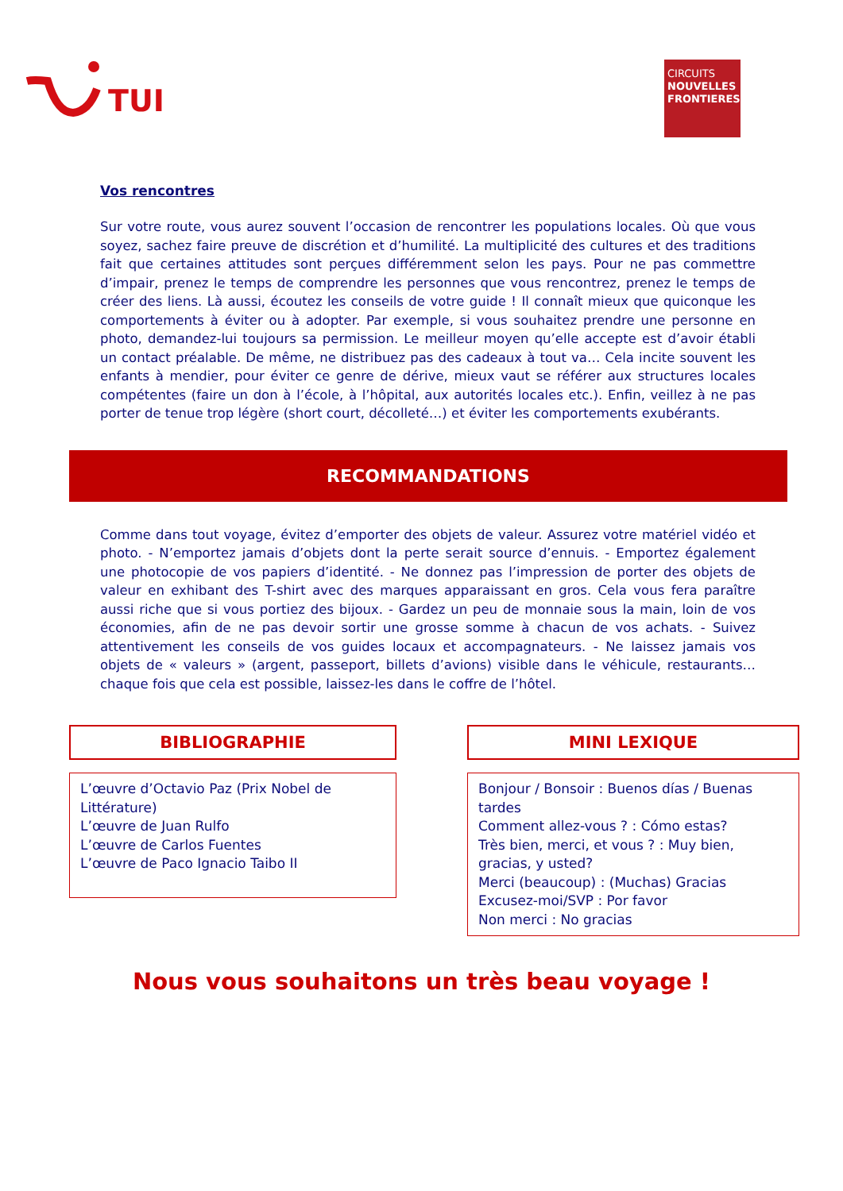TUI
CIRCUITS
NOUVELLES FRONTIERES
Vos rencontres
Sur votre route, vous aurez souvent l’occasion de rencontrer les populations locales. Où que vous soyez, sachez faire preuve de discrétion et d’humilité. La multiplicité des cultures et des traditions fait que certaines attitudes sont perçues différemment selon les pays. Pour ne pas commettre d’impair, prenez le temps de comprendre les personnes que vous rencontrez, prenez le temps de créer des liens. Là aussi, écoutez les conseils de votre guide ! Il connaît mieux que quiconque les comportements à éviter ou à adopter. Par exemple, si vous souhaitez prendre une personne en photo, demandez-lui toujours sa permission. Le meilleur moyen qu’elle accepte est d’avoir établi un contact préalable. De même, ne distribuez pas des cadeaux à tout va… Cela incite souvent les enfants à mendier, pour éviter ce genre de dérive, mieux vaut se référer aux structures locales compétentes (faire un don à l’école, à l’hôpital, aux autorités locales etc.). Enfin, veillez à ne pas porter de tenue trop légère (short court, décolleté…) et éviter les comportements exubérants.
RECOMMANDATIONS
Comme dans tout voyage, évitez d’emporter des objets de valeur. Assurez votre matériel vidéo et photo. - N’emportez jamais d’objets dont la perte serait source d’ennuis. - Emportez également une photocopie de vos papiers d’identité. - Ne donnez pas l’impression de porter des objets de valeur en exhibant des T-shirt avec des marques apparaissant en gros. Cela vous fera paraître aussi riche que si vous portiez des bijoux. - Gardez un peu de monnaie sous la main, loin de vos économies, afin de ne pas devoir sortir une grosse somme à chacun de vos achats. - Suivez attentivement les conseils de vos guides locaux et accompagnateurs. - Ne laissez jamais vos objets de « valeurs » (argent, passeport, billets d’avions) visible dans le véhicule, restaurants… chaque fois que cela est possible, laissez-les dans le coffre de l’hôtel.
BIBLIOGRAPHIE
L’œuvre d’Octavio Paz (Prix Nobel de Littérature)
L’œuvre de Juan Rulfo
L’œuvre de Carlos Fuentes
L’œuvre de Paco Ignacio Taibo II
MINI LEXIQUE
Bonjour / Bonsoir : Buenos días / Buenas tardes
Comment allez-vous ? : Cómo estas?
Très bien, merci, et vous ? : Muy bien, gracias, y usted?
Merci (beaucoup) : (Muchas) Gracias
Excusez-moi/SVP : Por favor
Non merci : No gracias
Nous vous souhaitons un très beau voyage !